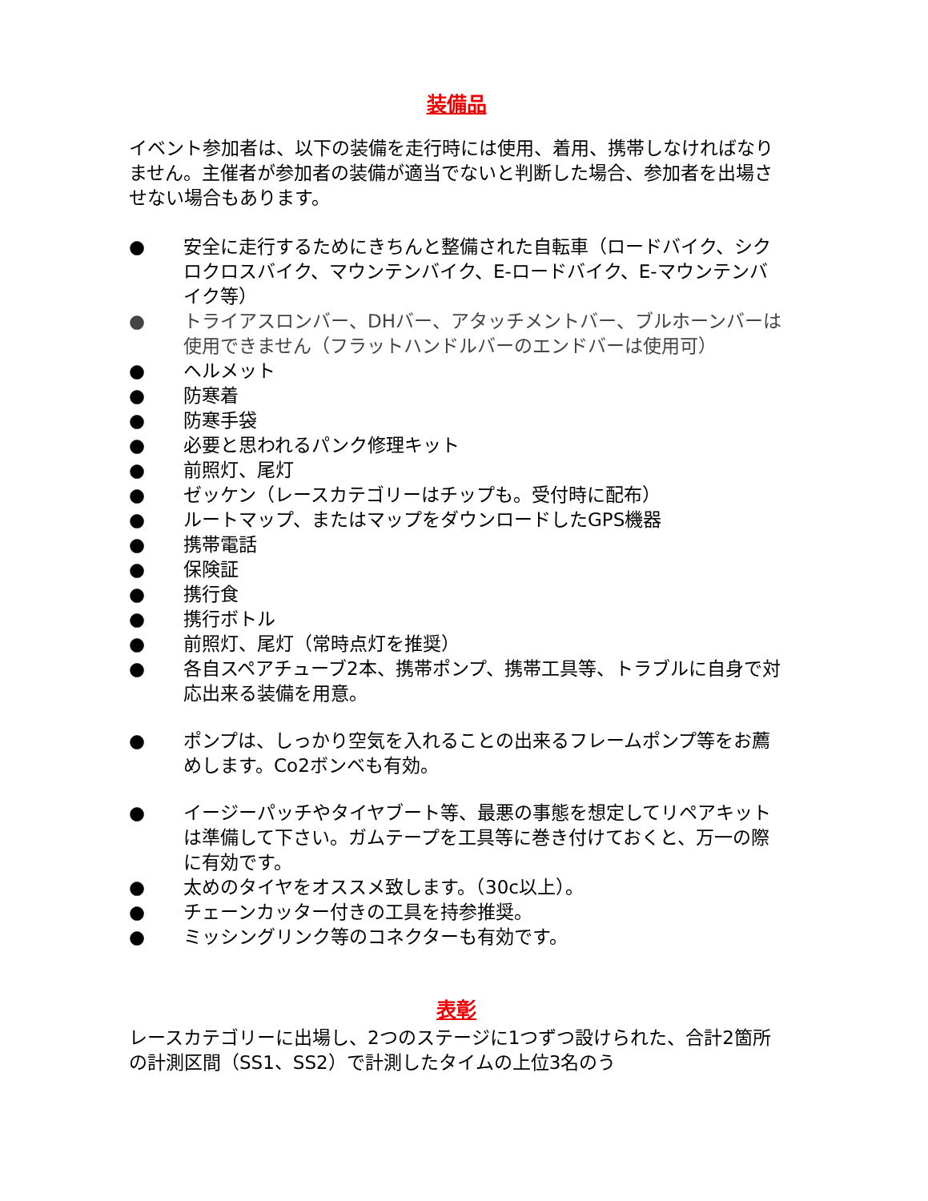装備品
イベント参加者は、以下の装備を走行時には使用、着用、携帯しなければなりません。主催者が参加者の装備が適当でないと判断した場合、参加者を出場させない場合もあります。
● 安全に走行するためにきちんと整備された自転車（ロードバイク、シクロクロスバイク、マウンテンバイク、E-ロードバイク、E-マウンテンバイク等）
● トライアスロンバー、DHバー、アタッチメントバー、ブルホーンバーは使用できません（フラットハンドルバーのエンドバーは使用可）
● ヘルメット
● 防寒着
● 防寒手袋
● 必要と思われるパンク修理キット
● 前照灯、尾灯
● ゼッケン（レースカテゴリーはチップも。受付時に配布）
● ルートマップ、またはマップをダウンロードしたGPS機器
● 携帯電話
● 保険証
● 携行食
● 携行ボトル
● 前照灯、尾灯（常時点灯を推奨）
● 各自スペアチューブ2本、携帯ポンプ、携帯工具等、トラブルに自身で対応出来る装備を用意。
● ポンプは、しっかり空気を入れることの出来るフレームポンプ等をお薦めします。Co2ボンベも有効。
● イージーパッチやタイヤブート等、最悪の事態を想定してリペアキットは準備して下さい。ガムテープを工具等に巻き付けておくと、万一の際に有効です。
● 太めのタイヤをオススメ致します。（30c以上）。
● チェーンカッター付きの工具を持参推奨。
● ミッシングリンク等のコネクターも有効です。
表彰
レースカテゴリーに出場し、2つのステージに1つずつ設けられた、合計2箇所の計測区間（SS1、SS2）で計測したタイムの上位3名のう